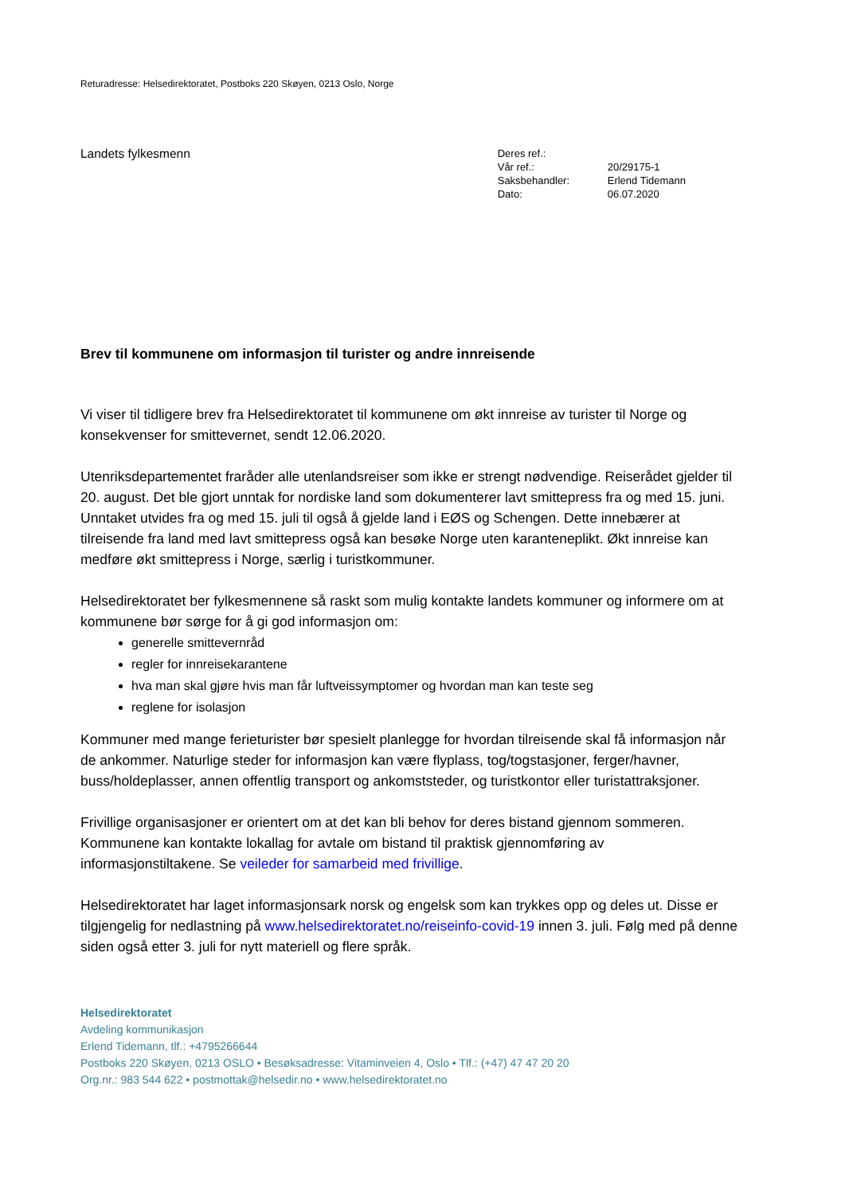Returadresse: Helsedirektoratet, Postboks 220 Skøyen, 0213 Oslo, Norge
Landets fylkesmenn
| Deres ref.: | |
| Vår ref.: | 20/29175-1 |
| Saksbehandler: | Erlend Tidemann |
| Dato: | 06.07.2020 |
Brev til kommunene om informasjon til turister og andre innreisende
Vi viser til tidligere brev fra Helsedirektoratet til kommunene om økt innreise av turister til Norge og konsekvenser for smittevernet, sendt 12.06.2020.
Utenriksdepartementet fraråder alle utenlandsreiser som ikke er strengt nødvendige. Reiserådet gjelder til 20. august. Det ble gjort unntak for nordiske land som dokumenterer lavt smittepress fra og med 15. juni. Unntaket utvides fra og med 15. juli til også å gjelde land i EØS og Schengen. Dette innebærer at tilreisende fra land med lavt smittepress også kan besøke Norge uten karanteneplikt. Økt innreise kan medføre økt smittepress i Norge, særlig i turistkommuner.
Helsedirektoratet ber fylkesmennene så raskt som mulig kontakte landets kommuner og informere om at kommunene bør sørge for å gi god informasjon om:
generelle smittevernråd
regler for innreisekarantene
hva man skal gjøre hvis man får luftveissymptomer og hvordan man kan teste seg
reglene for isolasjon
Kommuner med mange ferieturister bør spesielt planlegge for hvordan tilreisende skal få informasjon når de ankommer. Naturlige steder for informasjon kan være flyplass, tog/togstasjoner, ferger/havner, buss/holdeplasser, annen offentlig transport og ankomststeder, og turistkontor eller turistattraksjoner.
Frivillige organisasjoner er orientert om at det kan bli behov for deres bistand gjennom sommeren. Kommunene kan kontakte lokallag for avtale om bistand til praktisk gjennomføring av informasjonstiltakene. Se veileder for samarbeid med frivillige.
Helsedirektoratet har laget informasjonsark norsk og engelsk som kan trykkes opp og deles ut. Disse er tilgjengelig for nedlastning på www.helsedirektoratet.no/reiseinfo-covid-19 innen 3. juli. Følg med på denne siden også etter 3. juli for nytt materiell og flere språk.
Helsedirektoratet
Avdeling kommunikasjon
Erlend Tidemann, tlf.: +4795266644
Postboks 220 Skøyen, 0213 OSLO • Besøksadresse: Vitaminveien 4, Oslo • Tlf.: (+47) 47 47 20 20
Org.nr.: 983 544 622 • postmottak@helsedir.no • www.helsedirektoratet.no